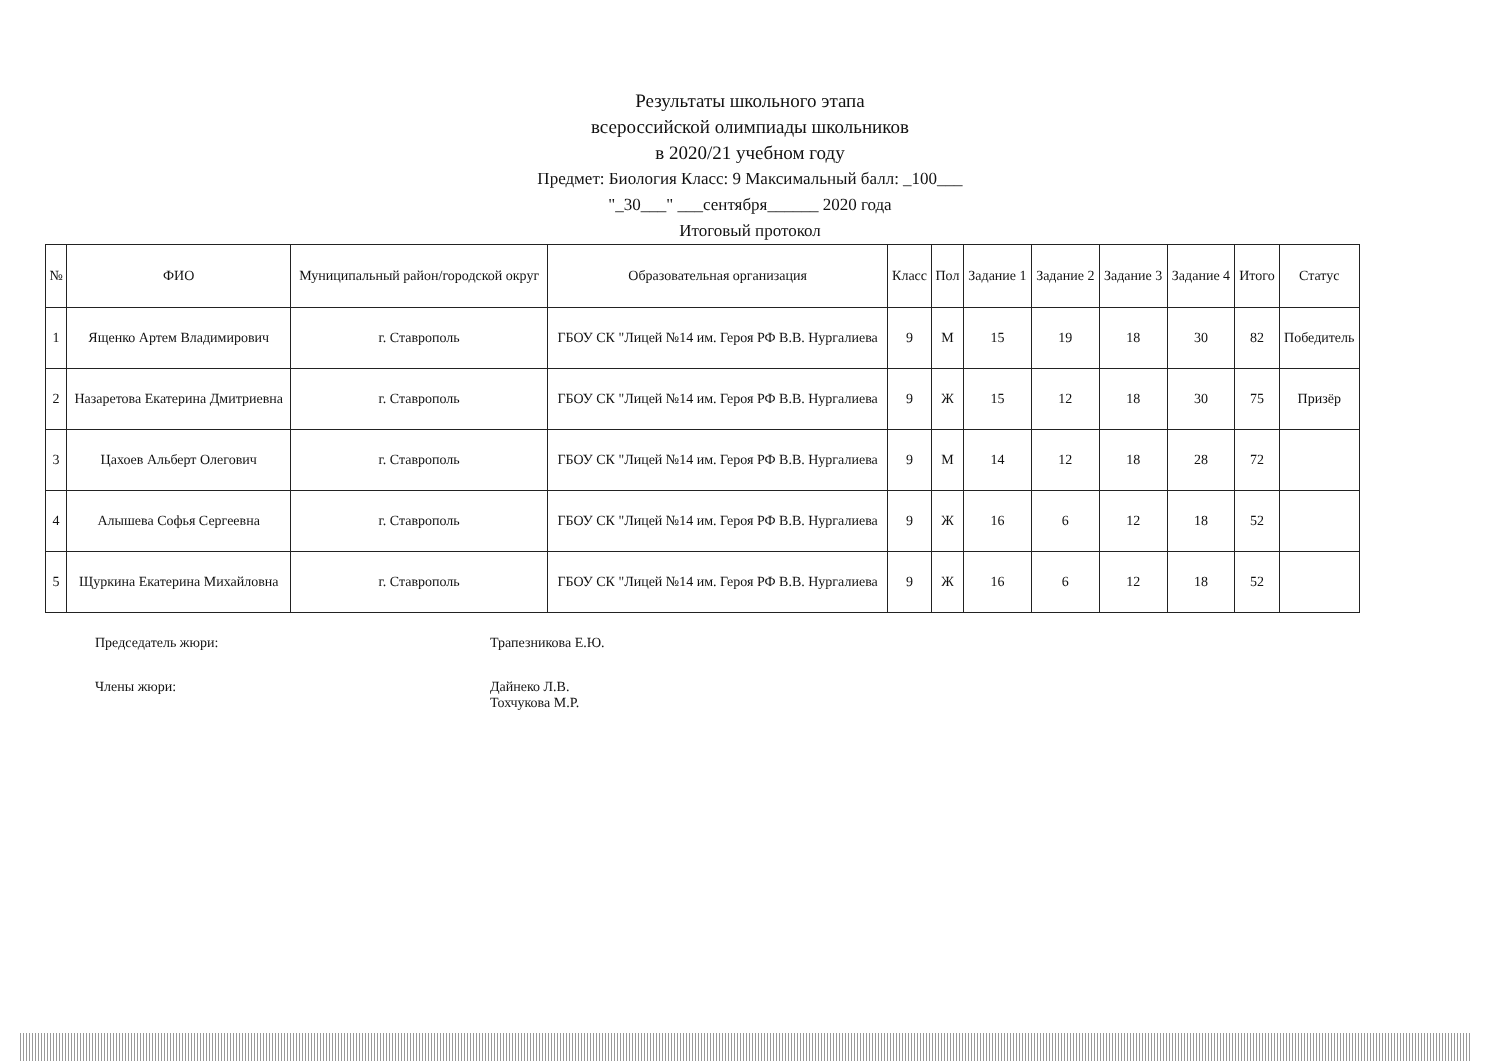Результаты школьного этапа
всероссийской олимпиады школьников
в 2020/21 учебном году
Предмет: Биология Класс: 9 Максимальный балл: _100___
"_30___" ___сентября______ 2020 года
Итоговый протокол
| № | ФИО | Муниципальный район/городской округ | Образовательная организация | Класс | Пол | Задание 1 | Задание 2 | Задание 3 | Задание 4 | Итого | Статус |
| --- | --- | --- | --- | --- | --- | --- | --- | --- | --- | --- | --- |
| 1 | Ященко Артем Владимирович | г. Ставрополь | ГБОУ СК "Лицей №14 им. Героя РФ В.В. Нургалиева | 9 | М | 15 | 19 | 18 | 30 | 82 | Победитель |
| 2 | Назаретова Екатерина Дмитриевна | г. Ставрополь | ГБОУ СК "Лицей №14 им. Героя РФ В.В. Нургалиева | 9 | Ж | 15 | 12 | 18 | 30 | 75 | Призёр |
| 3 | Цахоев Альберт Олегович | г. Ставрополь | ГБОУ СК "Лицей №14 им. Героя РФ В.В. Нургалиева | 9 | М | 14 | 12 | 18 | 28 | 72 | |
| 4 | Алышева Софья Сергеевна | г. Ставрополь | ГБОУ СК "Лицей №14 им. Героя РФ В.В. Нургалиева | 9 | Ж | 16 | 6 | 12 | 18 | 52 | |
| 5 | Щуркина Екатерина Михайловна | г. Ставрополь | ГБОУ СК "Лицей №14 им. Героя РФ В.В. Нургалиева | 9 | Ж | 16 | 6 | 12 | 18 | 52 | |
Председатель жюри: Трапезникова Е.Ю.
Члены жюри: Дайнеко Л.В.
Тохчукова М.Р.